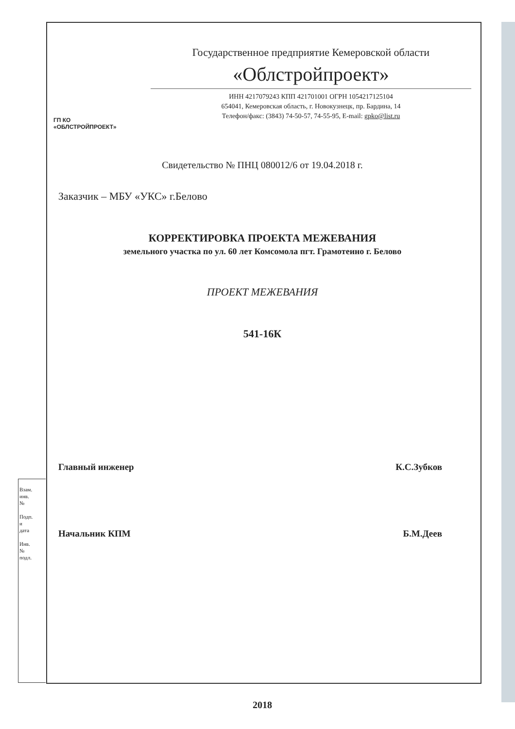ГП КО
«ОБЛСТРОЙПРОЕКТ»
Государственное предприятие Кемеровской области
«Облстройпроект»
ИНН 4217079243 КПП 421701001 ОГРН 1054217125104
654041, Кемеровская область, г. Новокузнецк, пр. Бардина, 14
Телефон/факс: (3843) 74-50-57, 74-55-95, E-mail: gpko@list.ru
Свидетельство № ПНЦ 080012/6 от 19.04.2018 г.
Заказчик – МБУ «УКС» г.Белово
КОРРЕКТИРОВКА ПРОЕКТА МЕЖЕВАНИЯ
земельного участка по ул. 60 лет Комсомола пгт. Грамотеино г. Белово
ПРОЕКТ МЕЖЕВАНИЯ
541-16К
Главный инженер К.С.Зубков
Начальник КПМ Б.М.Деев
2018
Взам. инв. №
Подп. и дата
Инв. № подл.